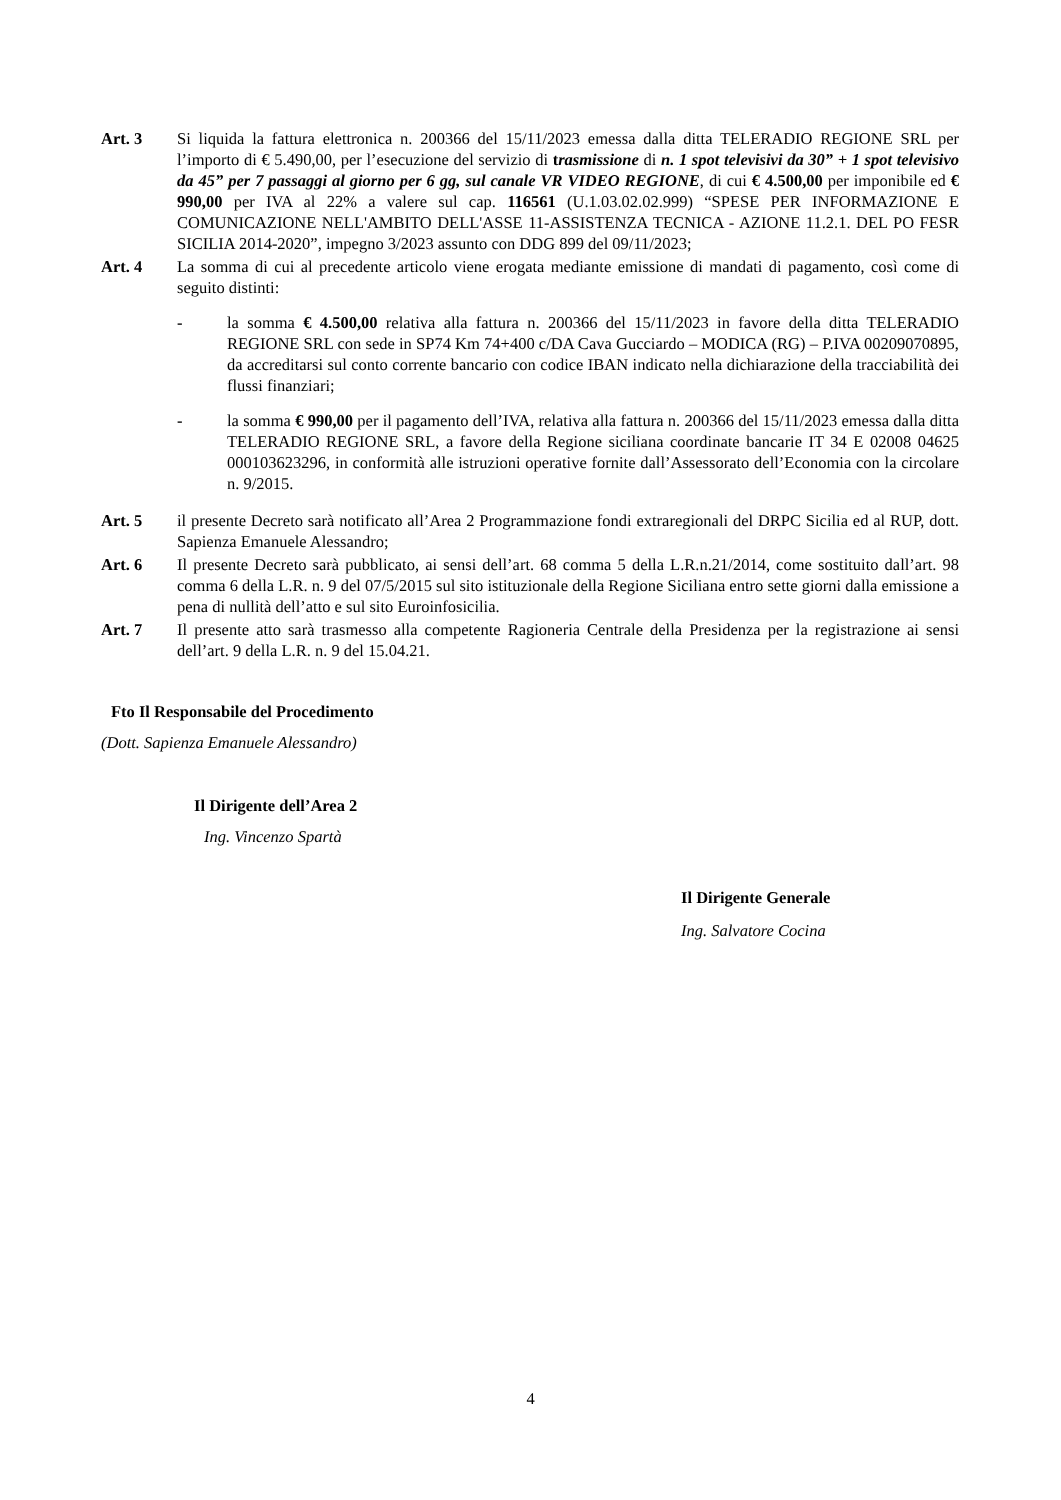Art. 3 Si liquida la fattura elettronica n. 200366 del 15/11/2023 emessa dalla ditta TELERADIO REGIONE SRL per l’importo di € 5.490,00, per l’esecuzione del servizio di trasmissione di n. 1 spot televisivi da 30” + 1 spot televisivo da 45” per 7 passaggi al giorno per 6 gg, sul canale VR VIDEO REGIONE, di cui € 4.500,00 per imponibile ed € 990,00 per IVA al 22% a valere sul cap. 116561 (U.1.03.02.02.999) “SPESE PER INFORMAZIONE E COMUNICAZIONE NELL'AMBITO DELL'ASSE 11-ASSISTENZA TECNICA - AZIONE 11.2.1. DEL PO FESR SICILIA 2014-2020”, impegno 3/2023 assunto con DDG 899 del 09/11/2023;
Art. 4 La somma di cui al precedente articolo viene erogata mediante emissione di mandati di pagamento, così come di seguito distinti:
- la somma € 4.500,00 relativa alla fattura n. 200366 del 15/11/2023 in favore della ditta TELERADIO REGIONE SRL con sede in SP74 Km 74+400 c/DA Cava Gucciardo – MODICA (RG) – P.IVA 00209070895, da accreditarsi sul conto corrente bancario con codice IBAN indicato nella dichiarazione della tracciabilità dei flussi finanziari;
- la somma € 990,00 per il pagamento dell’IVA, relativa alla fattura n. 200366 del 15/11/2023 emessa dalla ditta TELERADIO REGIONE SRL, a favore della Regione siciliana coordinate bancarie IT 34 E 02008 04625 000103623296, in conformità alle istruzioni operative fornite dall’Assessorato dell’Economia con la circolare n. 9/2015.
Art. 5 il presente Decreto sarà notificato all’Area 2 Programmazione fondi extraregionali del DRPC Sicilia ed al RUP, dott. Sapienza Emanuele Alessandro;
Art. 6 Il presente Decreto sarà pubblicato, ai sensi dell’art. 68 comma 5 della L.R.n.21/2014, come sostituito dall’art. 98 comma 6 della L.R. n. 9 del 07/5/2015 sul sito istituzionale della Regione Siciliana entro sette giorni dalla emissione a pena di nullità dell’atto e sul sito Euroinfosicilia.
Art. 7 Il presente atto sarà trasmesso alla competente Ragioneria Centrale della Presidenza per la registrazione ai sensi dell’art. 9 della L.R. n. 9 del 15.04.21.
Fto Il Responsabile del Procedimento
(Dott. Sapienza Emanuele Alessandro)
Il Dirigente dell’Area 2
Ing. Vincenzo Spartà
Il Dirigente Generale
Ing. Salvatore Cocina
4